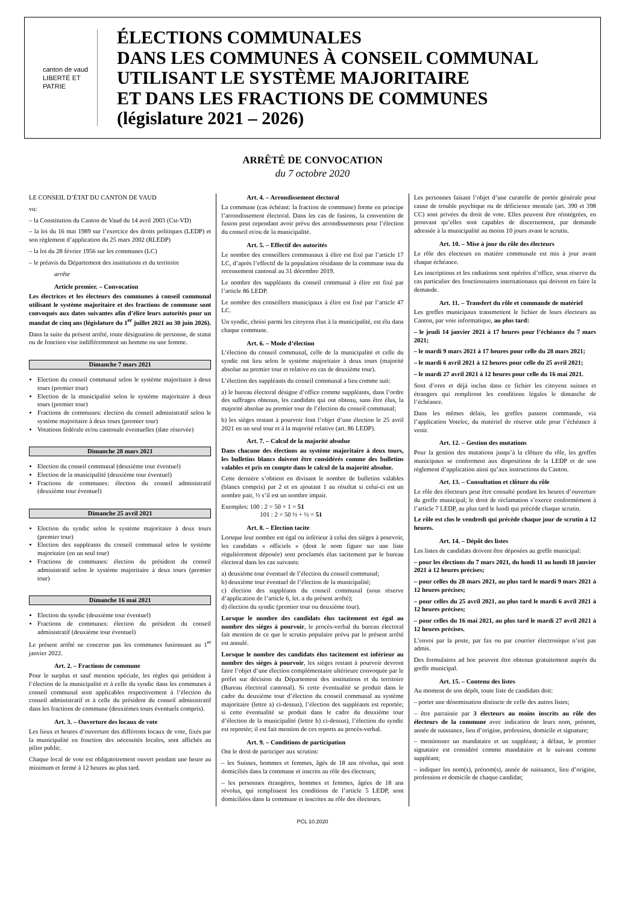canton de vaud
LIBERTÉ ET PATRIE
ÉLECTIONS COMMUNALES
DANS LES COMMUNES À CONSEIL COMMUNAL
UTILISANT LE SYSTÈME MAJORITAIRE
ET DANS LES FRACTIONS DE COMMUNES
(législature 2021 – 2026)
ARRÊTÉ DE CONVOCATION
du 7 octobre 2020
LE CONSEIL D’ÉTAT DU CANTON DE VAUD
vu:
– la Constitution du Canton de Vaud du 14 avril 2003 (Cst-VD)
– la loi du 16 mai 1989 sur l’exercice des droits politiques (LEDP) et son règlement d’application du 25 mars 2002 (RLEDP)
– la loi du 28 février 1956 sur les communes (LC)
– le préavis du Département des institutions et du territoire
arrête
Article premier. – Convocation
Les électrices et les électeurs des communes à conseil communal utilisant le système majoritaire et des fractions de commune sont convoqués aux dates suivantes afin d’élire leurs autorités pour un mandat de cinq ans (législature du 1<sup>er</sup> juillet 2021 au 30 juin 2026).
Dans la suite du présent arrêté, toute désignation de personne, de statut ou de fonction vise indifféremment un homme ou une femme.
Dimanche 7 mars 2021
Election du conseil communal selon le système majoritaire à deux tours (premier tour)
Election de la municipalité selon le système majoritaire à deux tours (premier tour)
Fractions de communes: élection du conseil administratif selon le système majoritaire à deux tours (premier tour)
Votations fédérale et/ou cantonale éventuelles (date réservée)
Dimanche 28 mars 2021
Election du conseil communal (deuxième tour éventuel)
Election de la municipalité (deuxième tour éventuel)
Fractions de communes: élection du conseil administratif (deuxième tour éventuel)
Dimanche 25 avril 2021
Election du syndic selon le système majoritaire à deux tours (premier tour)
Election des suppléants du conseil communal selon le système majoritaire (en un seul tour)
Fractions de communes: élection du président du conseil administratif selon le système majoritaire à deux tours (premier tour)
Dimanche 16 mai 2021
Election du syndic (deuxième tour éventuel)
Fractions de communes: élection du président du conseil administratif (deuxième tour éventuel)
Le présent arrêté ne concerne pas les communes fusionnant au 1<sup>er</sup> janvier 2022.
Art. 2. – Fractions de commune
Pour le surplus et sauf mention spéciale, les règles qui président à l’élection de la municipalité et à celle du syndic dans les communes à conseil communal sont applicables respectivement à l’élection du conseil administratif et à celle du président du conseil administratif dans les fractions de commune (deuxièmes tours éventuels compris).
Art. 3. – Ouverture des locaux de vote
Les lieux et heures d’ouverture des différents locaux de vote, fixés par la municipalité en fonction des nécessités locales, sont affichés au pilier public.
Chaque local de vote est obligatoirement ouvert pendant une heure au minimum et fermé à 12 heures au plus tard.
Art. 4. – Arrondissement électoral
La commune (cas échéant: la fraction de commune) forme en principe l’arrondissement électoral. Dans les cas de fusions, la convention de fusion peut cependant avoir prévu des arrondissements pour l’élection du conseil et/ou de la municipalité.
Art. 5. – Effectif des autorités
Le nombre des conseillers communaux à élire est fixé par l’article 17 LC, d’après l’effectif de la population résidante de la commune issu du recensement cantonal au 31 décembre 2019.
Le nombre des suppléants du conseil communal à élire est fixé par l’article 86 LEDP.
Le nombre des conseillers municipaux à élire est fixé par l’article 47 LC.
Un syndic, choisi parmi les citoyens élus à la municipalité, est élu dans chaque commune.
Art. 6. – Mode d’élection
L’élection du conseil communal, celle de la municipalité et celle du syndic ont lieu selon le système majoritaire à deux tours (majorité absolue au premier tour et relative en cas de deuxième tour).
L’élection des suppléants du conseil communal a lieu comme suit:
a) le bureau électoral désigne d’office comme suppléants, dans l’ordre des suffrages obtenus, les candidats qui ont obtenu, sans être élus, la majorité absolue au premier tour de l’élection du conseil communal;
b) les sièges restant à pourvoir font l’objet d’une élection le 25 avril 2021 en un seul tour et à la majorité relative (art. 86 LEDP).
Art. 7. – Calcul de la majorité absolue
Dans chacune des élections au système majoritaire à deux tours, les bulletins blancs doivent être considérés comme des bulletins valables et pris en compte dans le calcul de la majorité absolue.
Cette dernière s’obtient en divisant le nombre de bulletins valables (blancs compris) par 2 et en ajoutant 1 au résultat si celui-ci est un nombre pair, ½ s’il est un nombre impair.
Exemples: 100 : 2 = 50 + 1 = 51
101 : 2 = 50 ½ + ½ = 51
Art. 8. – Election tacite
Lorsque leur nombre est égal ou inférieur à celui des sièges à pourvoir, les candidats « officiels » (dont le nom figure sur une liste régulièrement déposée) sont proclamés élus tacitement par le bureau électoral dans les cas suivants:
a) deuxième tour éventuel de l’élection du conseil communal;
b) deuxième tour éventuel de l’élection de la municipalité;
c) élection des suppléants du conseil communal (sous réserve d’application de l’article 6, let. a du présent arrêté);
d) élection du syndic (premier tour ou deuxième tour).
Lorsque le nombre des candidats élus tacitement est égal au nombre des sièges à pourvoir, le procès-verbal du bureau électoral fait mention de ce que le scrutin populaire prévu par le présent arrêté est annulé.
Lorsque le nombre des candidats élus tacitement est inférieur au nombre des sièges à pourvoir, les sièges restant à pourvoir devront faire l’objet d’une élection complémentaire ultérieure convoquée par le préfet sur décision du Département des institutions et du territoire (Bureau électoral cantonal). Si cette éventualité se produit dans le cadre du deuxième tour d’élection du conseil communal au système majoritaire (lettre a) ci-dessus), l’élection des suppléants est reportée; si cette éventualité se produit dans le cadre du deuxième tour d’élection de la municipalité (lettre b) ci-dessus), l’élection du syndic est reportée; il est fait mention de ces reports au procès-verbal.
Art. 9. – Conditions de participation
Ont le droit de participer aux scrutins:
– les Suisses, hommes et femmes, âgés de 18 ans révolus, qui sont domiciliés dans la commune et inscrits au rôle des électeurs;
– les personnes étrangères, hommes et femmes, âgées de 18 ans révolus, qui remplissent les conditions de l’article 5 LEDP, sont domiciliées dans la commune et inscrites au rôle des électeurs.
Les personnes faisant l’objet d’une curatelle de portée générale pour cause de trouble psychique ou de déficience mentale (art. 390 et 398 CC) sont privées du droit de vote. Elles peuvent être réintégrées, en prouvant qu’elles sont capables de discernement, par demande adressée à la municipalité au moins 10 jours avant le scrutin.
Art. 10. – Mise à jour du rôle des électeurs
Le rôle des électeurs en matière communale est mis à jour avant chaque échéance.
Les inscriptions et les radiations sont opérées d’office, sous réserve du cas particulier des fonctionnaires internationaux qui doivent en faire la demande.
Art. 11. – Transfert du rôle et commande de matériel
Les greffes municipaux transmettent le fichier de leurs électeurs au Canton, par voie informatique, au plus tard:
– le jeudi 14 janvier 2021 à 17 heures pour l’échéance du 7 mars 2021;
– le mardi 9 mars 2021 à 17 heures pour celle du 28 mars 2021;
– le mardi 6 avril 2021 à 12 heures pour celle du 25 avril 2021;
– le mardi 27 avril 2021 à 12 heures pour celle du 16 mai 2021.
Sont d’ores et déjà inclus dans ce fichier les citoyens suisses et étrangers qui rempliront les conditions légales le dimanche de l’échéance.
Dans les mêmes délais, les greffes passent commande, via l’application Votelec, du matériel de réserve utile pour l’échéance à venir.
Art. 12. – Gestion des mutations
Pour la gestion des mutations jusqu’à la clôture du rôle, les greffes municipaux se conforment aux dispositions de la LEDP et de son règlement d’application ainsi qu’aux instructions du Canton.
Art. 13. – Consultation et clôture du rôle
Le rôle des électeurs peut être consulté pendant les heures d’ouverture du greffe municipal; le droit de réclamation s’exerce conformément à l’article 7 LEDP, au plus tard le lundi qui précède chaque scrutin.
Le rôle est clos le vendredi qui précède chaque jour de scrutin à 12 heures.
Art. 14. – Dépôt des listes
Les listes de candidats doivent être déposées au greffe municipal:
– pour les élections du 7 mars 2021, du lundi 11 au lundi 18 janvier 2021 à 12 heures précises;
– pour celles du 28 mars 2021, au plus tard le mardi 9 mars 2021 à 12 heures précises;
– pour celles du 25 avril 2021, au plus tard le mardi 6 avril 2021 à 12 heures précises;
– pour celles du 16 mai 2021, au plus tard le mardi 27 avril 2021 à 12 heures précises.
L’envoi par la poste, par fax ou par courrier électronique n’est pas admis.
Des formulaires ad hoc peuvent être obtenus gratuitement auprès du greffe municipal.
Art. 15. – Contenu des listes
Au moment de son dépôt, toute liste de candidats doit:
– porter une dénomination distincte de celle des autres listes;
– être parrainée par 3 électeurs au moins inscrits au rôle des électeurs de la commune avec indication de leurs nom, prénom, année de naissance, lieu d’origine, profession, domicile et signature;
– mentionner un mandataire et un suppléant; à défaut, le premier signataire est considéré comme mandataire et le suivant comme suppléant;
– indiquer les nom(s), prénom(s), année de naissance, lieu d’origine, profession et domicile de chaque candidat;
PCL 10.2020